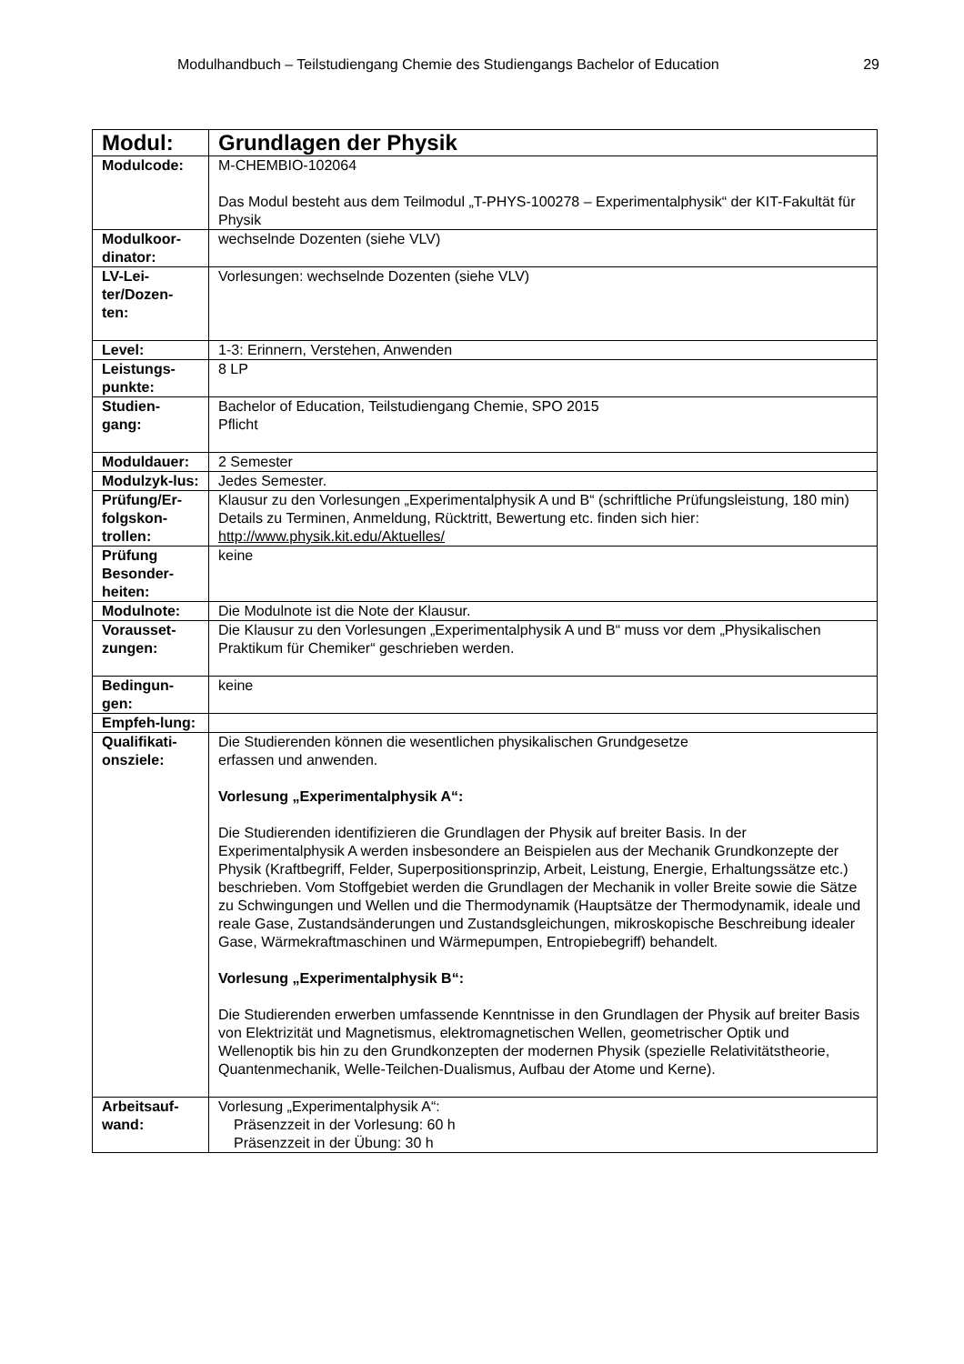Modulhandbuch – Teilstudiengang Chemie des Studiengangs Bachelor of Education 29
| Modul: | Grundlagen der Physik |
| Modulcode: | M-CHEMBIO-102064 Das Modul besteht aus dem Teilmodul „T-PHYS-100278 – Experimentalphysik“ der KIT-Fakultät für Physik |
| Modulkoor-dinator: | wechselnde Dozenten (siehe VLV) |
| LV-Lei-ter/Dozen-ten: | Vorlesungen: wechselnde Dozenten (siehe VLV) |
| Level: | 1-3: Erinnern, Verstehen, Anwenden |
| Leistungs-punkte: | 8 LP |
| Studien-gang: | Bachelor of Education, Teilstudiengang Chemie, SPO 2015 Pflicht |
| Moduldauer: | 2 Semester |
| Modulzyk-lus: | Jedes Semester. |
| Prüfung/Er-folgskon-trollen: | Klausur zu den Vorlesungen „Experimentalphysik A und B“ (schriftliche Prüfungsleistung, 180 min) Details zu Terminen, Anmeldung, Rücktritt, Bewertung etc. finden sich hier: http://www.physik.kit.edu/Aktuelles/ |
| Prüfung Besonder-heiten: | keine |
| Modulnote: | Die Modulnote ist die Note der Klausur. |
| Vorausset-zungen: | Die Klausur zu den Vorlesungen „Experimentalphysik A und B“ muss vor dem „Physikalischen Praktikum für Chemiker“ geschrieben werden. |
| Bedingun-gen: | keine |
| Empfeh-lung: | |
| Qualifikati-onsziele: | Die Studierenden können die wesentlichen physikalischen Grundgesetze erfassen und anwenden. Vorlesung „Experimentalphysik A“: Die Studierenden identifizieren die Grundlagen der Physik auf breiter Basis. In der Experimentalphysik A werden insbesondere an Beispielen aus der Mechanik Grundkonzepte der Physik (Kraftbegriff, Felder, Superpositionsprinzip, Arbeit, Leistung, Energie, Erhaltungssätze etc.) beschrieben. Vom Stoffgebiet werden die Grundlagen der Mechanik in voller Breite sowie die Sätze zu Schwingungen und Wellen und die Thermodynamik (Hauptsätze der Thermodynamik, ideale und reale Gase, Zustandsänderungen und Zustandsgleichungen, mikroskopische Beschreibung idealer Gase, Wärmekraftmaschinen und Wärmepumpen, Entropiebegriff) behandelt. Vorlesung „Experimentalphysik B“: Die Studierenden erwerben umfassende Kenntnisse in den Grundlagen der Physik auf breiter Basis von Elektrizität und Magnetismus, elektromagnetischen Wellen, geometrischer Optik und Wellenoptik bis hin zu den Grundkonzepten der modernen Physik (spezielle Relativitätstheorie, Quantenmechanik, Welle-Teilchen-Dualismus, Aufbau der Atome und Kerne). |
| Arbeitsauf-wand: | Vorlesung „Experimentalphysik A“: Präsenzzeit in der Vorlesung: 60 h Präsenzzeit in der Übung: 30 h |